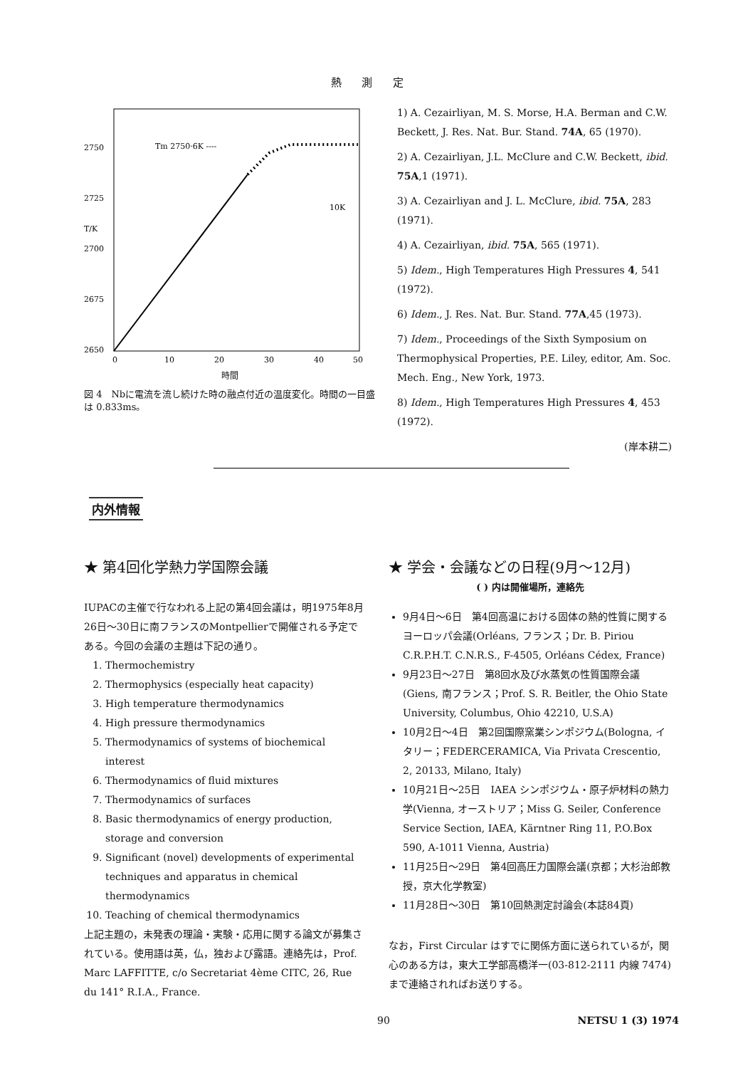熱 測 定
2750
2725
2700
2675
2650
T/K
0
10
20
30
40
50
Tm 2750·6K ----
10K
時間
図 4　Nbに電流を流し続けた時の融点付近の温度変化。時間の一目盛は 0.833ms。
1) A. Cezairliyan, M. S. Morse, H.A. Berman and C.W. Beckett, J. Res. Nat. Bur. Stand. 74A, 65 (1970).
2) A. Cezairliyan, J.L. McClure and C.W. Beckett, ibid. 75A,1 (1971).
3) A. Cezairliyan and J. L. McClure, ibid. 75A, 283 (1971).
4) A. Cezairliyan, ibid. 75A, 565 (1971).
5) Idem., High Temperatures High Pressures 4, 541 (1972).
6) Idem., J. Res. Nat. Bur. Stand. 77A,45 (1973).
7) Idem., Proceedings of the Sixth Symposium on Thermophysical Properties, P.E. Liley, editor, Am. Soc. Mech. Eng., New York, 1973.
8) Idem., High Temperatures High Pressures 4, 453 (1972).
(岸本耕二)
内外情報
★ 第4回化学熱力学国際会議
IUPACの主催で行なわれる上記の第4回会議は，明1975年8月26日〜30日に南フランスのMontpellierで開催される予定である。今回の会議の主題は下記の通り。
1. Thermochemistry
2. Thermophysics (especially heat capacity)
3. High temperature thermodynamics
4. High pressure thermodynamics
5. Thermodynamics of systems of biochemical interest
6. Thermodynamics of fluid mixtures
7. Thermodynamics of surfaces
8. Basic thermodynamics of energy production, storage and conversion
9. Significant (novel) developments of experimental techniques and apparatus in chemical thermodynamics
10. Teaching of chemical thermodynamics
上記主題の，未発表の理論・実験・応用に関する論文が募集されている。使用語は英，仏，独および露語。連絡先は，Prof. Marc LAFFITTE, c/o Secretariat 4ème CITC, 26, Rue du 141° R.I.A., France.
★ 学会・会議などの日程(9月〜12月)
( ) 内は開催場所，連絡先
9月4日〜6日　第4回高温における固体の熱的性質に関するヨーロッパ会議(Orléans, フランス；Dr. B. Piriou C.R.P.H.T. C.N.R.S., F-4505, Orléans Cédex, France)
9月23日〜27日　第8回水及び水蒸気の性質国際会議(Giens, 南フランス；Prof. S. R. Beitler, the Ohio State University, Columbus, Ohio 42210, U.S.A)
10月2日〜4日　第2回国際窯業シンポジウム(Bologna, イタリー；FEDERCERAMICA, Via Privata Crescentio, 2, 20133, Milano, Italy)
10月21日〜25日　IAEA シンポジウム・原子炉材料の熱力学(Vienna, オーストリア；Miss G. Seiler, Conference Service Section, IAEA, Kärntner Ring 11, P.O.Box 590, A-1011 Vienna, Austria)
11月25日〜29日　第4回高圧力国際会議(京都；大杉治郎教授，京大化学教室)
11月28日〜30日　第10回熱測定討論会(本誌84頁)
なお，First Circular はすでに関係方面に送られているが，関心のある方は，東大工学部高橋洋一(03-812-2111 内線 7474)まで連絡されればお送りする。
90 NETSU 1 (3) 1974